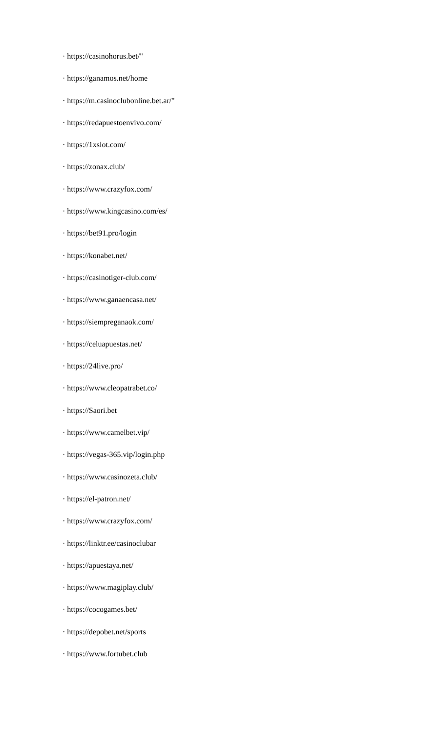· https://casinohorus.bet/"
· https://ganamos.net/home
· https://m.casinoclubonline.bet.ar/"
· https://redapuestoenvivo.com/
· https://1xslot.com/
· https://zonax.club/
· https://www.crazyfox.com/
· https://www.kingcasino.com/es/
· https://bet91.pro/login
· https://konabet.net/
· https://casinotiger-club.com/
· https://www.ganaencasa.net/
· https://siempreganaok.com/
· https://celuapuestas.net/
· https://24live.pro/
· https://www.cleopatrabet.co/
· https://Saori.bet
· https://www.camelbet.vip/
· https://vegas-365.vip/login.php
· https://www.casinozeta.club/
· https://el-patron.net/
· https://www.crazyfox.com/
· https://linktr.ee/casinoclubar
· https://apuestaya.net/
· https://www.magiplay.club/
· https://cocogames.bet/
· https://depobet.net/sports
· https://www.fortubet.club